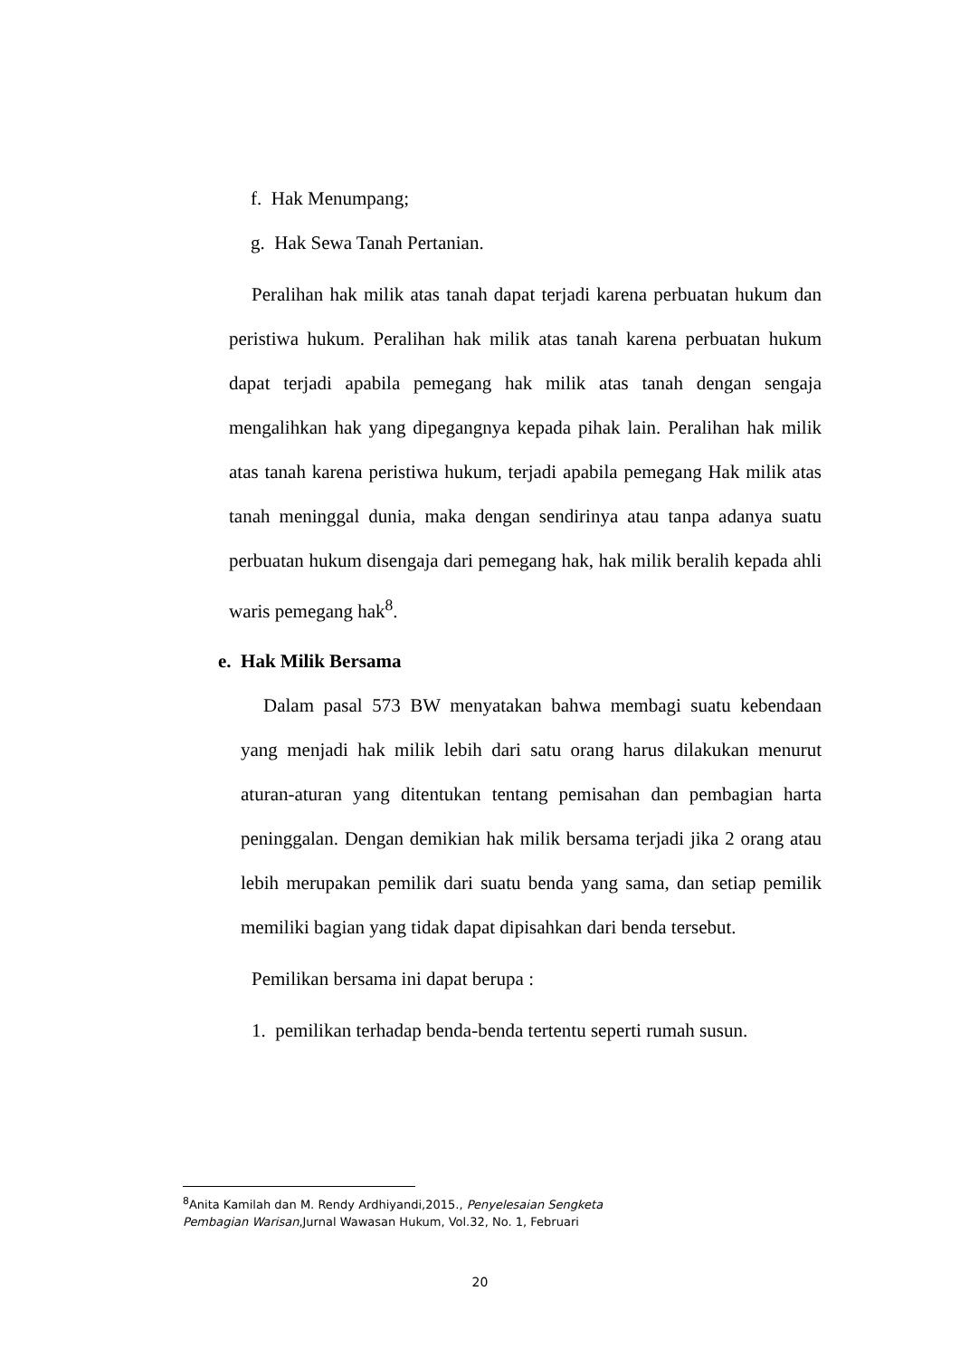f. Hak Menumpang;
g. Hak Sewa Tanah Pertanian.
Peralihan hak milik atas tanah dapat terjadi karena perbuatan hukum dan peristiwa hukum. Peralihan hak milik atas tanah karena perbuatan hukum dapat terjadi apabila pemegang hak milik atas tanah dengan sengaja mengalihkan hak yang dipegangnya kepada pihak lain. Peralihan hak milik atas tanah karena peristiwa hukum, terjadi apabila pemegang Hak milik atas tanah meninggal dunia, maka dengan sendirinya atau tanpa adanya suatu perbuatan hukum disengaja dari pemegang hak, hak milik beralih kepada ahli waris pemegang hak<sup>8</sup>.
e. Hak Milik Bersama
Dalam pasal 573 BW menyatakan bahwa membagi suatu kebendaan yang menjadi hak milik lebih dari satu orang harus dilakukan menurut aturan-aturan yang ditentukan tentang pemisahan dan pembagian harta peninggalan. Dengan demikian hak milik bersama terjadi jika 2 orang atau lebih merupakan pemilik dari suatu benda yang sama, dan setiap pemilik memiliki bagian yang tidak dapat dipisahkan dari benda tersebut.
Pemilikan bersama ini dapat berupa :
1. pemilikan terhadap benda-benda tertentu seperti rumah susun.
<sup>8</sup> Anita Kamilah dan M. Rendy Ardhiyandi,2015., Penyelesaian Sengketa Pembagian Warisan,Jurnal Wawasan Hukum, Vol.32, No. 1, Februari
20